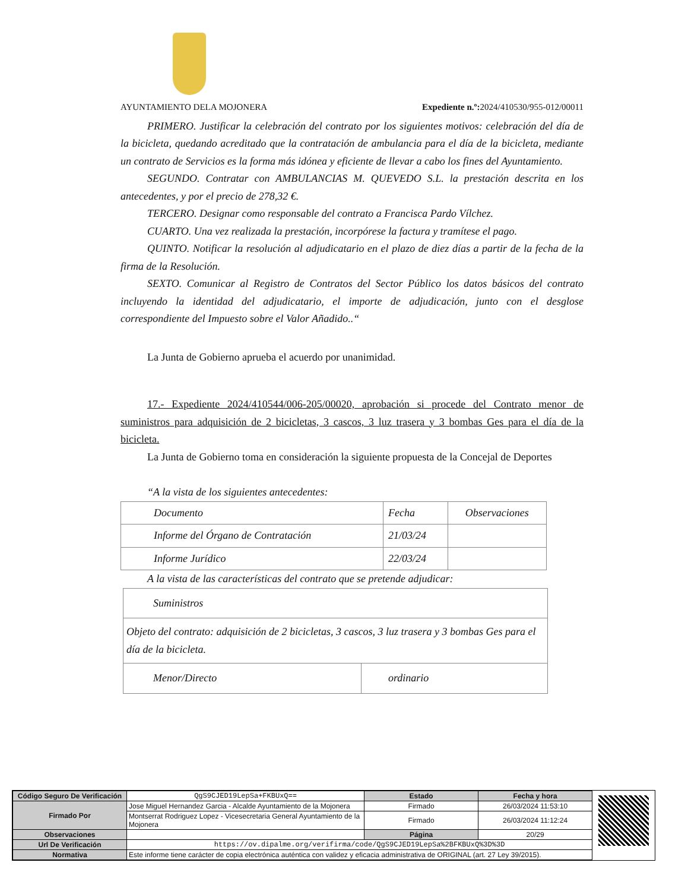AYUNTAMIENTO DELA MOJONERA Expediente n.º: 2024/410530/955-012/00011
PRIMERO. Justificar la celebración del contrato por los siguientes motivos: celebración del día de la bicicleta, quedando acreditado que la contratación de ambulancia para el día de la bicicleta, mediante un contrato de Servicios es la forma más idónea y eficiente de llevar a cabo los fines del Ayuntamiento.
SEGUNDO. Contratar con AMBULANCIAS M. QUEVEDO S.L. la prestación descrita en los antecedentes, y por el precio de 278,32 €.
TERCERO. Designar como responsable del contrato a Francisca Pardo Vílchez.
CUARTO. Una vez realizada la prestación, incorpórese la factura y tramítese el pago.
QUINTO. Notificar la resolución al adjudicatario en el plazo de diez días a partir de la fecha de la firma de la Resolución.
SEXTO. Comunicar al Registro de Contratos del Sector Público los datos básicos del contrato incluyendo la identidad del adjudicatario, el importe de adjudicación, junto con el desglose correspondiente del Impuesto sobre el Valor Añadido..“
La Junta de Gobierno aprueba el acuerdo por unanimidad.
17.- Expediente 2024/410544/006-205/00020, aprobación si procede del Contrato menor de suministros para adquisición de 2 bicicletas, 3 cascos, 3 luz trasera y 3 bombas Ges para el día de la bicicleta.
La Junta de Gobierno toma en consideración la siguiente propuesta de la Concejal de Deportes
“A la vista de los siguientes antecedentes:
| Documento | Fecha | Observaciones |
| Informe del Órgano de Contratación | 21/03/24 | |
| Informe Jurídico | 22/03/24 | |
A la vista de las características del contrato que se pretende adjudicar:
| Suministros | |
| Objeto del contrato: adquisición de 2 bicicletas, 3 cascos, 3 luz trasera y 3 bombas Ges para el día de la bicicleta. | |
| Menor/Directo | ordinario |
| Código Seguro De Verificación | QgS9CJED19LepSa+FKBUxQ== | Estado | Fecha y hora |
| Firmado Por | Jose Miguel Hernandez Garcia - Alcalde Ayuntamiento de la Mojonera | Firmado | 26/03/2024 11:53:10 |
| | Montserrat Rodriguez Lopez - Vicesecretaria General Ayuntamiento de la Mojonera | Firmado | 26/03/2024 11:12:24 |
| Observaciones | | Página | 20/29 |
| Url De Verificación | https://ov.dipalme.org/verifirma/code/QgS9CJED19LepSa%2BFKBUxQ%3D%3D | | |
| Normativa | Este informe tiene carácter de copia electrónica auténtica con validez y eficacia administrativa de ORIGINAL (art. 27 Ley 39/2015). | | |